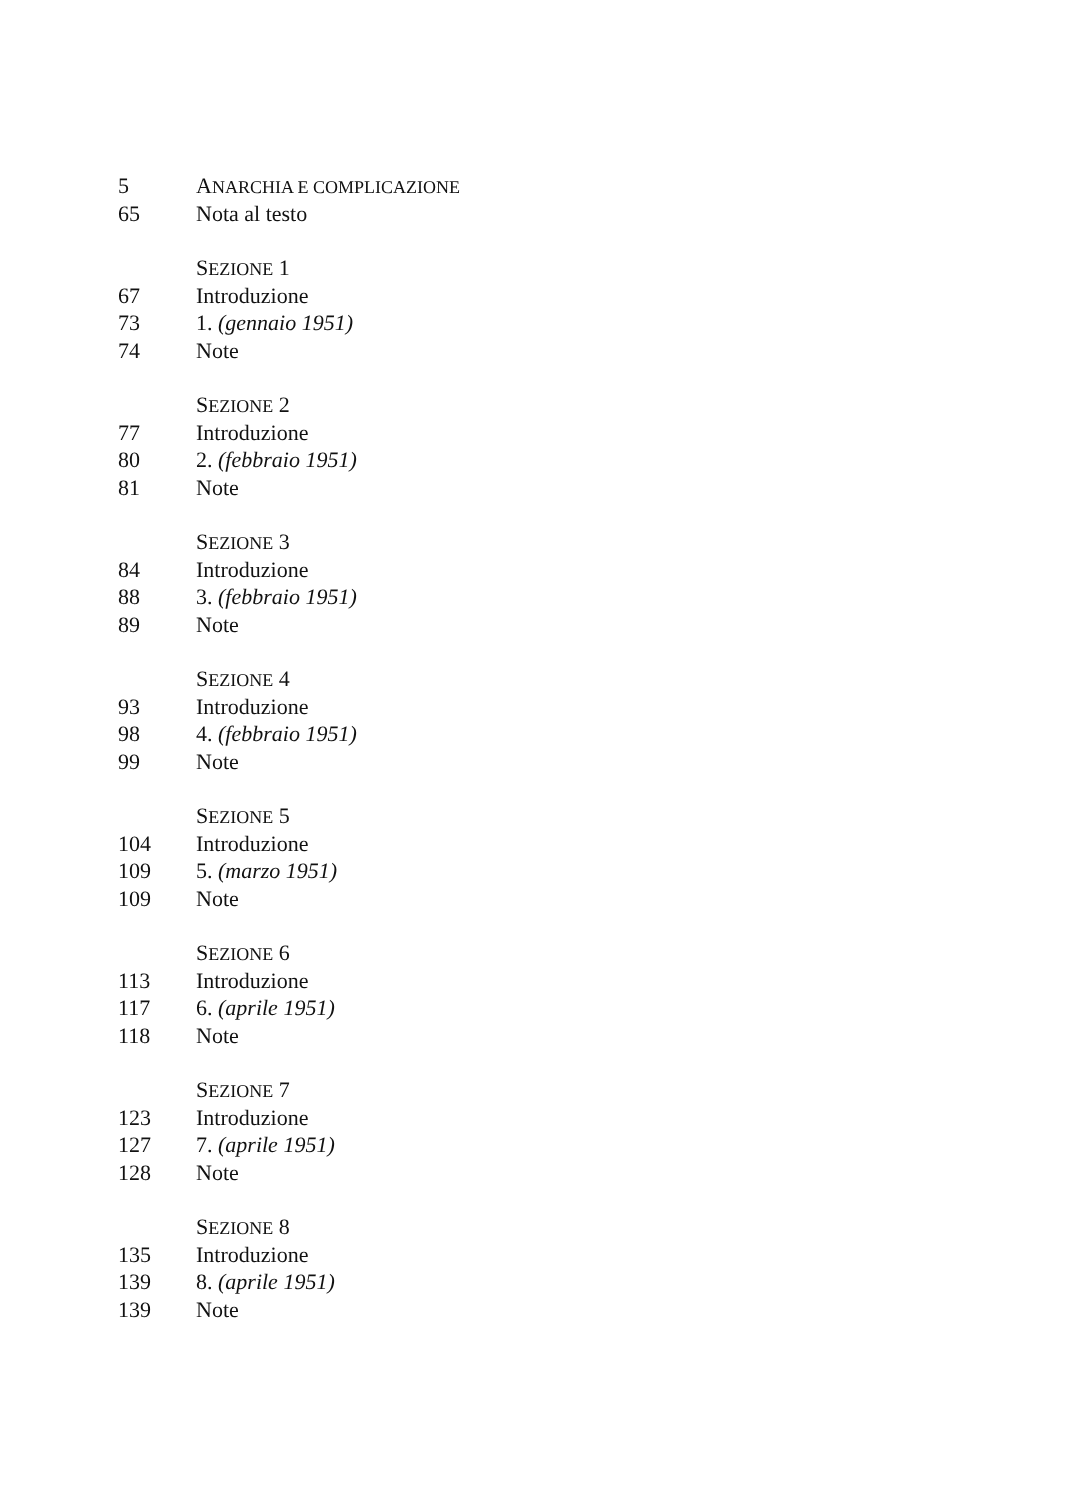5 ANARCHIA E COMPLICAZIONE
65 Nota al testo
SEZIONE 1
67 Introduzione
73 1. (gennaio 1951)
74 Note
SEZIONE 2
77 Introduzione
80 2. (febbraio 1951)
81 Note
SEZIONE 3
84 Introduzione
88 3. (febbraio 1951)
89 Note
SEZIONE 4
93 Introduzione
98 4. (febbraio 1951)
99 Note
SEZIONE 5
104 Introduzione
109 5. (marzo 1951)
109 Note
SEZIONE 6
113 Introduzione
117 6. (aprile 1951)
118 Note
SEZIONE 7
123 Introduzione
127 7. (aprile 1951)
128 Note
SEZIONE 8
135 Introduzione
139 8. (aprile 1951)
139 Note